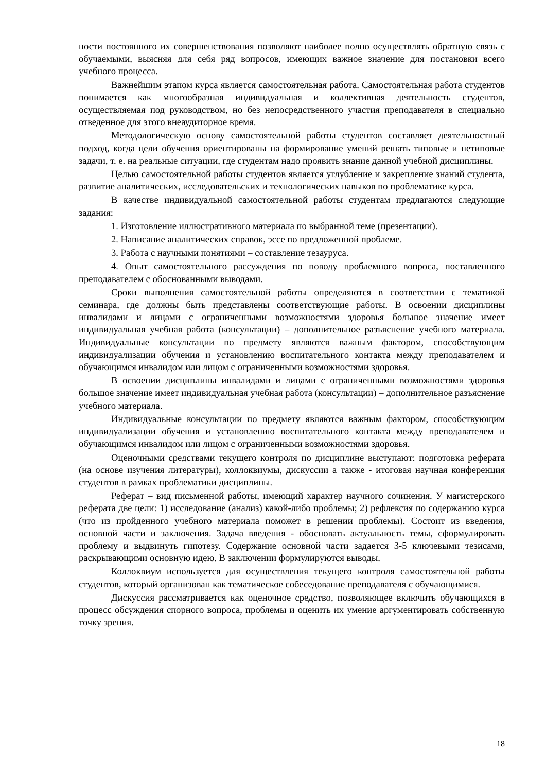ности постоянного их совершенствования позволяют наиболее полно осуществлять обратную связь с обучаемыми, выясняя для себя ряд вопросов, имеющих важное значение для постановки всего учебного процесса.
Важнейшим этапом курса является самостоятельная работа. Самостоятельная работа студентов понимается как многообразная индивидуальная и коллективная деятельность студентов, осуществляемая под руководством, но без непосредственного участия преподавателя в специально отведенное для этого внеаудиторное время.
Методологическую основу самостоятельной работы студентов составляет деятельностный подход, когда цели обучения ориентированы на формирование умений решать типовые и нетиповые задачи, т. е. на реальные ситуации, где студентам надо проявить знание данной учебной дисциплины.
Целью самостоятельной работы студентов является углубление и закрепление знаний студента, развитие аналитических, исследовательских и технологических навыков по проблематике курса.
В качестве индивидуальной самостоятельной работы студентам предлагаются следующие задания:
1. Изготовление иллюстративного материала по выбранной теме (презентации).
2. Написание аналитических справок, эссе по предложенной проблеме.
3. Работа с научными понятиями – составление тезауруса.
4. Опыт самостоятельного рассуждения по поводу проблемного вопроса, поставленного преподавателем с обоснованными выводами.
Сроки выполнения самостоятельной работы определяются в соответствии с тематикой семинара, где должны быть представлены соответствующие работы. В освоении дисциплины инвалидами и лицами с ограниченными возможностями здоровья большое значение имеет индивидуальная учебная работа (консультации) – дополнительное разъяснение учебного материала. Индивидуальные консультации по предмету являются важным фактором, способствующим индивидуализации обучения и установлению воспитательного контакта между преподавателем и обучающимся инвалидом или лицом с ограниченными возможностями здоровья.
В освоении дисциплины инвалидами и лицами с ограниченными возможностями здоровья большое значение имеет индивидуальная учебная работа (консультации) – дополнительное разъяснение учебного материала.
Индивидуальные консультации по предмету являются важным фактором, способствующим индивидуализации обучения и установлению воспитательного контакта между преподавателем и обучающимся инвалидом или лицом с ограниченными возможностями здоровья.
Оценочными средствами текущего контроля по дисциплине выступают: подготовка реферата (на основе изучения литературы), коллоквиумы, дискуссии а также - итоговая научная конференция студентов в рамках проблематики дисциплины.
Реферат – вид письменной работы, имеющий характер научного сочинения. У магистерского реферата две цели: 1) исследование (анализ) какой-либо проблемы; 2) рефлексия по содержанию курса (что из пройденного учебного материала поможет в решении проблемы). Состоит из введения, основной части и заключения. Задача введения - обосновать актуальность темы, сформулировать проблему и выдвинуть гипотезу. Содержание основной части задается 3-5 ключевыми тезисами, раскрывающими основную идею. В заключении формулируются выводы.
Коллоквиум используется для осуществления текущего контроля самостоятельной работы студентов, который организован как тематическое собеседование преподавателя с обучающимися.
Дискуссия рассматривается как оценочное средство, позволяющее включить обучающихся в процесс обсуждения спорного вопроса, проблемы и оценить их умение аргументировать собственную точку зрения.
18